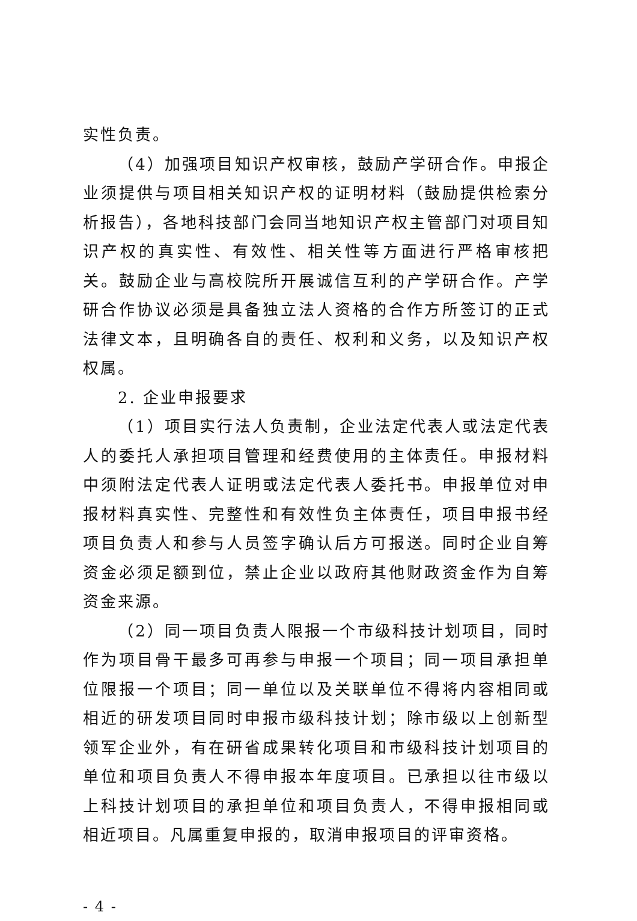实性负责。
（4）加强项目知识产权审核，鼓励产学研合作。申报企业须提供与项目相关知识产权的证明材料（鼓励提供检索分析报告），各地科技部门会同当地知识产权主管部门对项目知识产权的真实性、有效性、相关性等方面进行严格审核把关。鼓励企业与高校院所开展诚信互利的产学研合作。产学研合作协议必须是具备独立法人资格的合作方所签订的正式法律文本，且明确各自的责任、权利和义务，以及知识产权权属。
2. 企业申报要求
（1）项目实行法人负责制，企业法定代表人或法定代表人的委托人承担项目管理和经费使用的主体责任。申报材料中须附法定代表人证明或法定代表人委托书。申报单位对申报材料真实性、完整性和有效性负主体责任，项目申报书经项目负责人和参与人员签字确认后方可报送。同时企业自筹资金必须足额到位，禁止企业以政府其他财政资金作为自筹资金来源。
（2）同一项目负责人限报一个市级科技计划项目，同时作为项目骨干最多可再参与申报一个项目；同一项目承担单位限报一个项目；同一单位以及关联单位不得将内容相同或相近的研发项目同时申报市级科技计划；除市级以上创新型领军企业外，有在研省成果转化项目和市级科技计划项目的单位和项目负责人不得申报本年度项目。已承担以往市级以上科技计划项目的承担单位和项目负责人，不得申报相同或相近项目。凡属重复申报的，取消申报项目的评审资格。
- 4 -